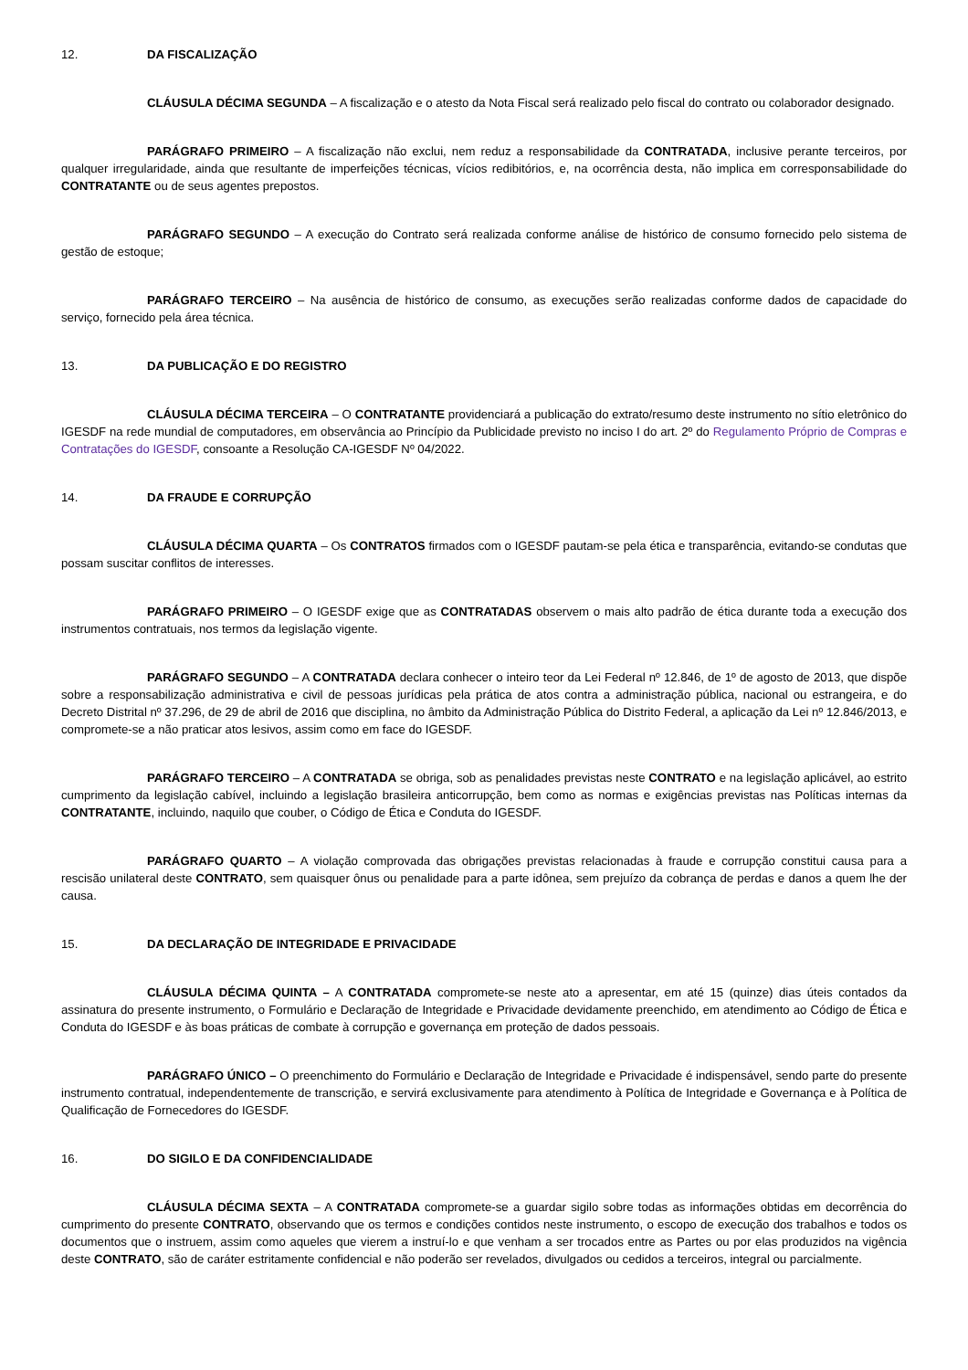12. DA FISCALIZAÇÃO
CLÁUSULA DÉCIMA SEGUNDA – A fiscalização e o atesto da Nota Fiscal será realizado pelo fiscal do contrato ou colaborador designado.
PARÁGRAFO PRIMEIRO – A fiscalização não exclui, nem reduz a responsabilidade da CONTRATADA, inclusive perante terceiros, por qualquer irregularidade, ainda que resultante de imperfeições técnicas, vícios redibitórios, e, na ocorrência desta, não implica em corresponsabilidade do CONTRATANTE ou de seus agentes prepostos.
PARÁGRAFO SEGUNDO – A execução do Contrato será realizada conforme análise de histórico de consumo fornecido pelo sistema de gestão de estoque;
PARÁGRAFO TERCEIRO – Na ausência de histórico de consumo, as execuções serão realizadas conforme dados de capacidade do serviço, fornecido pela área técnica.
13. DA PUBLICAÇÃO E DO REGISTRO
CLÁUSULA DÉCIMA TERCEIRA – O CONTRATANTE providenciará a publicação do extrato/resumo deste instrumento no sítio eletrônico do IGESDF na rede mundial de computadores, em observância ao Princípio da Publicidade previsto no inciso I do art. 2º do Regulamento Próprio de Compras e Contratações do IGESDF, consoante a Resolução CA-IGESDF Nº 04/2022.
14. DA FRAUDE E CORRUPÇÃO
CLÁUSULA DÉCIMA QUARTA – Os CONTRATOS firmados com o IGESDF pautam-se pela ética e transparência, evitando-se condutas que possam suscitar conflitos de interesses.
PARÁGRAFO PRIMEIRO – O IGESDF exige que as CONTRATADAS observem o mais alto padrão de ética durante toda a execução dos instrumentos contratuais, nos termos da legislação vigente.
PARÁGRAFO SEGUNDO – A CONTRATADA declara conhecer o inteiro teor da Lei Federal nº 12.846, de 1º de agosto de 2013, que dispõe sobre a responsabilização administrativa e civil de pessoas jurídicas pela prática de atos contra a administração pública, nacional ou estrangeira, e do Decreto Distrital nº 37.296, de 29 de abril de 2016 que disciplina, no âmbito da Administração Pública do Distrito Federal, a aplicação da Lei nº 12.846/2013, e compromete-se a não praticar atos lesivos, assim como em face do IGESDF.
PARÁGRAFO TERCEIRO – A CONTRATADA se obriga, sob as penalidades previstas neste CONTRATO e na legislação aplicável, ao estrito cumprimento da legislação cabível, incluindo a legislação brasileira anticorrupção, bem como as normas e exigências previstas nas Políticas internas da CONTRATANTE, incluindo, naquilo que couber, o Código de Ética e Conduta do IGESDF.
PARÁGRAFO QUARTO – A violação comprovada das obrigações previstas relacionadas à fraude e corrupção constitui causa para a rescisão unilateral deste CONTRATO, sem quaisquer ônus ou penalidade para a parte idônea, sem prejuízo da cobrança de perdas e danos a quem lhe der causa.
15. DA DECLARAÇÃO DE INTEGRIDADE E PRIVACIDADE
CLÁUSULA DÉCIMA QUINTA – A CONTRATADA compromete-se neste ato a apresentar, em até 15 (quinze) dias úteis contados da assinatura do presente instrumento, o Formulário e Declaração de Integridade e Privacidade devidamente preenchido, em atendimento ao Código de Ética e Conduta do IGESDF e às boas práticas de combate à corrupção e governança em proteção de dados pessoais.
PARÁGRAFO ÚNICO – O preenchimento do Formulário e Declaração de Integridade e Privacidade é indispensável, sendo parte do presente instrumento contratual, independentemente de transcrição, e servirá exclusivamente para atendimento à Política de Integridade e Governança e à Política de Qualificação de Fornecedores do IGESDF.
16. DO SIGILO E DA CONFIDENCIALIDADE
CLÁUSULA DÉCIMA SEXTA – A CONTRATADA compromete-se a guardar sigilo sobre todas as informações obtidas em decorrência do cumprimento do presente CONTRATO, observando que os termos e condições contidos neste instrumento, o escopo de execução dos trabalhos e todos os documentos que o instruem, assim como aqueles que vierem a instruí-lo e que venham a ser trocados entre as Partes ou por elas produzidos na vigência deste CONTRATO, são de caráter estritamente confidencial e não poderão ser revelados, divulgados ou cedidos a terceiros, integral ou parcialmente.